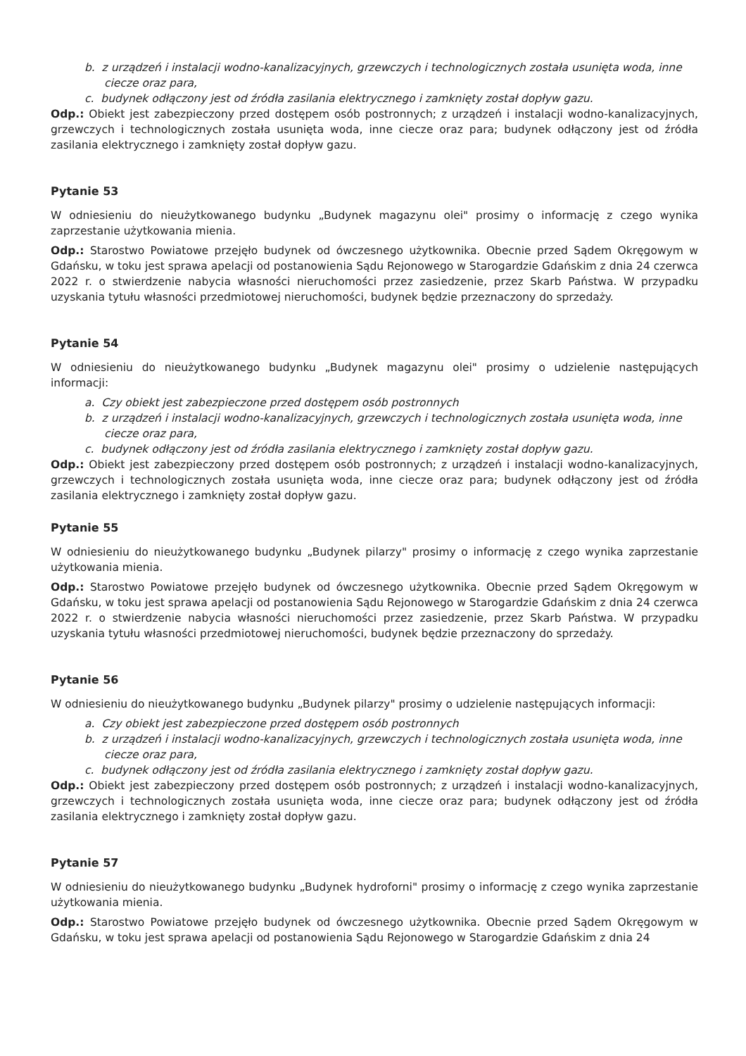b. z urządzeń i instalacji wodno-kanalizacyjnych, grzewczych i technologicznych została usunięta woda, inne ciecze oraz para,
c. budynek odłączony jest od źródła zasilania elektrycznego i zamknięty został dopływ gazu.
Odp.: Obiekt jest zabezpieczony przed dostępem osób postronnych; z urządzeń i instalacji wodno-kanalizacyjnych, grzewczych i technologicznych została usunięta woda, inne ciecze oraz para; budynek odłączony jest od źródła zasilania elektrycznego i zamknięty został dopływ gazu.
Pytanie 53
W odniesieniu do nieużytkowanego budynku „Budynek magazynu olei" prosimy o informację z czego wynika zaprzestanie użytkowania mienia.
Odp.: Starostwo Powiatowe przejęło budynek od ówczesnego użytkownika. Obecnie przed Sądem Okręgowym w Gdańsku, w toku jest sprawa apelacji od postanowienia Sądu Rejonowego w Starogardzie Gdańskim z dnia 24 czerwca 2022 r. o stwierdzenie nabycia własności nieruchomości przez zasiedzenie, przez Skarb Państwa. W przypadku uzyskania tytułu własności przedmiotowej nieruchomości, budynek będzie przeznaczony do sprzedaży.
Pytanie 54
W odniesieniu do nieużytkowanego budynku „Budynek magazynu olei" prosimy o udzielenie następujących informacji:
a. Czy obiekt jest zabezpieczone przed dostępem osób postronnych
b. z urządzeń i instalacji wodno-kanalizacyjnych, grzewczych i technologicznych została usunięta woda, inne ciecze oraz para,
c. budynek odłączony jest od źródła zasilania elektrycznego i zamknięty został dopływ gazu.
Odp.: Obiekt jest zabezpieczony przed dostępem osób postronnych; z urządzeń i instalacji wodno-kanalizacyjnych, grzewczych i technologicznych została usunięta woda, inne ciecze oraz para; budynek odłączony jest od źródła zasilania elektrycznego i zamknięty został dopływ gazu.
Pytanie 55
W odniesieniu do nieużytkowanego budynku „Budynek pilarzy" prosimy o informację z czego wynika zaprzestanie użytkowania mienia.
Odp.: Starostwo Powiatowe przejęło budynek od ówczesnego użytkownika. Obecnie przed Sądem Okręgowym w Gdańsku, w toku jest sprawa apelacji od postanowienia Sądu Rejonowego w Starogardzie Gdańskim z dnia 24 czerwca 2022 r. o stwierdzenie nabycia własności nieruchomości przez zasiedzenie, przez Skarb Państwa. W przypadku uzyskania tytułu własności przedmiotowej nieruchomości, budynek będzie przeznaczony do sprzedaży.
Pytanie 56
W odniesieniu do nieużytkowanego budynku „Budynek pilarzy" prosimy o udzielenie następujących informacji:
a. Czy obiekt jest zabezpieczone przed dostępem osób postronnych
b. z urządzeń i instalacji wodno-kanalizacyjnych, grzewczych i technologicznych została usunięta woda, inne ciecze oraz para,
c. budynek odłączony jest od źródła zasilania elektrycznego i zamknięty został dopływ gazu.
Odp.: Obiekt jest zabezpieczony przed dostępem osób postronnych; z urządzeń i instalacji wodno-kanalizacyjnych, grzewczych i technologicznych została usunięta woda, inne ciecze oraz para; budynek odłączony jest od źródła zasilania elektrycznego i zamknięty został dopływ gazu.
Pytanie 57
W odniesieniu do nieużytkowanego budynku „Budynek hydroforni" prosimy o informację z czego wynika zaprzestanie użytkowania mienia.
Odp.: Starostwo Powiatowe przejęło budynek od ówczesnego użytkownika. Obecnie przed Sądem Okręgowym w Gdańsku, w toku jest sprawa apelacji od postanowienia Sądu Rejonowego w Starogardzie Gdańskim z dnia 24